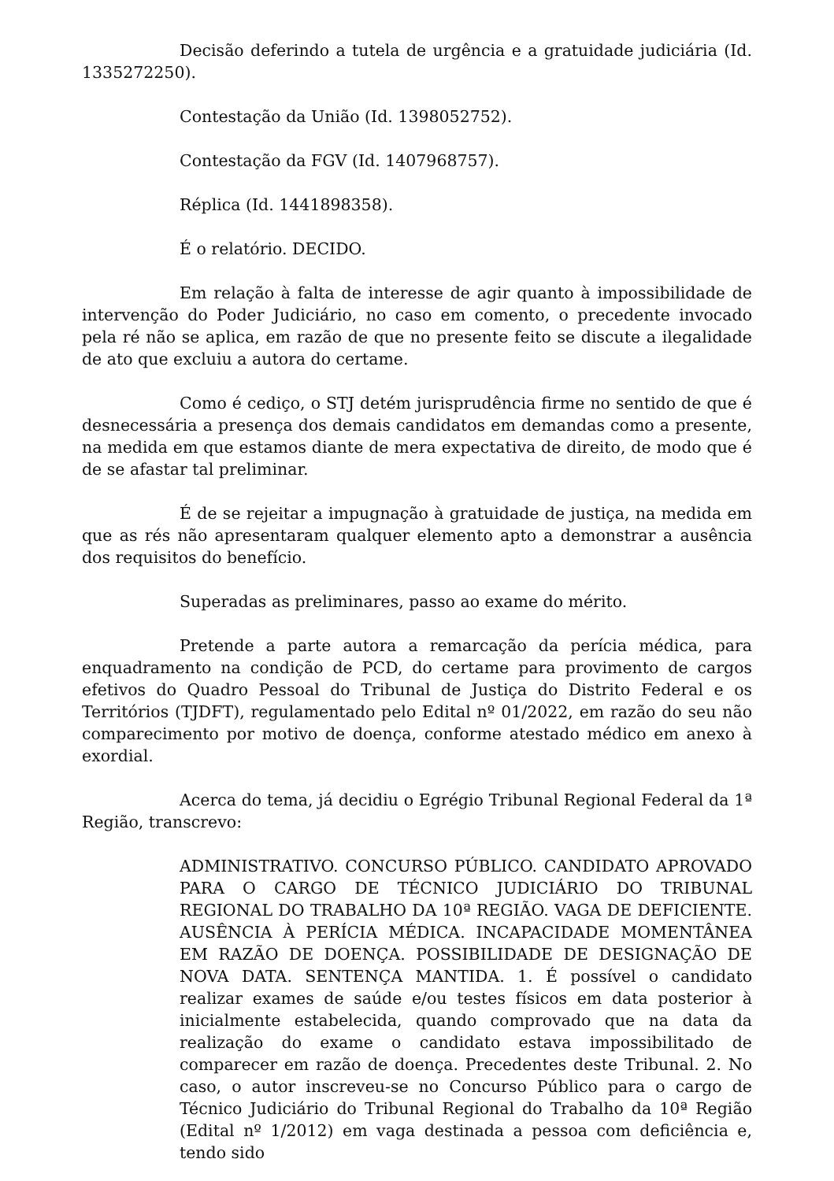Decisão deferindo a tutela de urgência e a gratuidade judiciária (Id. 1335272250).
Contestação da União (Id. 1398052752).
Contestação da FGV (Id. 1407968757).
Réplica (Id. 1441898358).
É o relatório. DECIDO.
Em relação à falta de interesse de agir quanto à impossibilidade de intervenção do Poder Judiciário, no caso em comento, o precedente invocado pela ré não se aplica, em razão de que no presente feito se discute a ilegalidade de ato que excluiu a autora do certame.
Como é cediço, o STJ detém jurisprudência firme no sentido de que é desnecessária a presença dos demais candidatos em demandas como a presente, na medida em que estamos diante de mera expectativa de direito, de modo que é de se afastar tal preliminar.
É de se rejeitar a impugnação à gratuidade de justiça, na medida em que as rés não apresentaram qualquer elemento apto a demonstrar a ausência dos requisitos do benefício.
Superadas as preliminares, passo ao exame do mérito.
Pretende a parte autora a remarcação da perícia médica, para enquadramento na condição de PCD, do certame para provimento de cargos efetivos do Quadro Pessoal do Tribunal de Justiça do Distrito Federal e os Territórios (TJDFT), regulamentado pelo Edital nº 01/2022, em razão do seu não comparecimento por motivo de doença, conforme atestado médico em anexo à exordial.
Acerca do tema, já decidiu o Egrégio Tribunal Regional Federal da 1ª Região, transcrevo:
ADMINISTRATIVO. CONCURSO PÚBLICO. CANDIDATO APROVADO PARA O CARGO DE TÉCNICO JUDICIÁRIO DO TRIBUNAL REGIONAL DO TRABALHO DA 10ª REGIÃO. VAGA DE DEFICIENTE. AUSÊNCIA À PERÍCIA MÉDICA. INCAPACIDADE MOMENTÂNEA EM RAZÃO DE DOENÇA. POSSIBILIDADE DE DESIGNAÇÃO DE NOVA DATA. SENTENÇA MANTIDA. 1. É possível o candidato realizar exames de saúde e/ou testes físicos em data posterior à inicialmente estabelecida, quando comprovado que na data da realização do exame o candidato estava impossibilitado de comparecer em razão de doença. Precedentes deste Tribunal. 2. No caso, o autor inscreveu-se no Concurso Público para o cargo de Técnico Judiciário do Tribunal Regional do Trabalho da 10ª Região (Edital nº 1/2012) em vaga destinada a pessoa com deficiência e, tendo sido